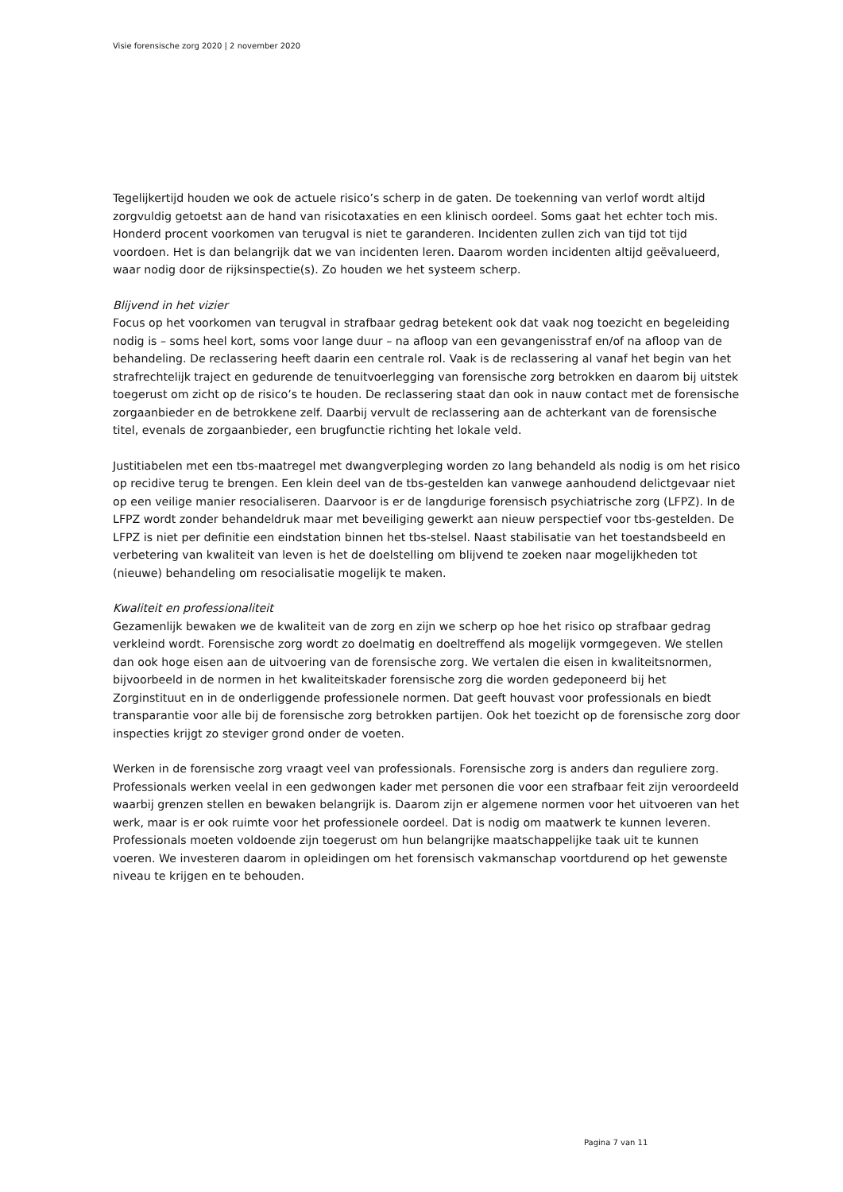Visie forensische zorg 2020 | 2 november 2020
Tegelijkertijd houden we ook de actuele risico’s scherp in de gaten. De toekenning van verlof wordt altijd zorgvuldig getoetst aan de hand van risicotaxaties en een klinisch oordeel. Soms gaat het echter toch mis. Honderd procent voorkomen van terugval is niet te garanderen. Incidenten zullen zich van tijd tot tijd voordoen. Het is dan belangrijk dat we van incidenten leren. Daarom worden incidenten altijd geëvalueerd, waar nodig door de rijksinspectie(s). Zo houden we het systeem scherp.
Blijvend in het vizier
Focus op het voorkomen van terugval in strafbaar gedrag betekent ook dat vaak nog toezicht en begeleiding nodig is – soms heel kort, soms voor lange duur – na afloop van een gevangenisstraf en/of na afloop van de behandeling. De reclassering heeft daarin een centrale rol. Vaak is de reclassering al vanaf het begin van het strafrechtelijk traject en gedurende de tenuitvoerlegging van forensische zorg betrokken en daarom bij uitstek toegerust om zicht op de risico’s te houden. De reclassering staat dan ook in nauw contact met de forensische zorgaanbieder en de betrokkene zelf. Daarbij vervult de reclassering aan de achterkant van de forensische titel, evenals de zorgaanbieder, een brugfunctie richting het lokale veld.
Justitiabelen met een tbs-maatregel met dwangverpleging worden zo lang behandeld als nodig is om het risico op recidive terug te brengen. Een klein deel van de tbs-gestelden kan vanwege aanhoudend delictgevaar niet op een veilige manier resocialiseren. Daarvoor is er de langdurige forensisch psychiatrische zorg (LFPZ). In de LFPZ wordt zonder behandeldruk maar met beveiliging gewerkt aan nieuw perspectief voor tbs-gestelden. De LFPZ is niet per definitie een eindstation binnen het tbs-stelsel. Naast stabilisatie van het toestandsbeeld en verbetering van kwaliteit van leven is het de doelstelling om blijvend te zoeken naar mogelijkheden tot (nieuwe) behandeling om resocialisatie mogelijk te maken.
Kwaliteit en professionaliteit
Gezamenlijk bewaken we de kwaliteit van de zorg en zijn we scherp op hoe het risico op strafbaar gedrag verkleind wordt. Forensische zorg wordt zo doelmatig en doeltreffend als mogelijk vormgegeven. We stellen dan ook hoge eisen aan de uitvoering van de forensische zorg. We vertalen die eisen in kwaliteitsnormen, bijvoorbeeld in de normen in het kwaliteitskader forensische zorg die worden gedeponeerd bij het Zorginstituut en in de onderliggende professionele normen. Dat geeft houvast voor professionals en biedt transparantie voor alle bij de forensische zorg betrokken partijen. Ook het toezicht op de forensische zorg door inspecties krijgt zo steviger grond onder de voeten.
Werken in de forensische zorg vraagt veel van professionals. Forensische zorg is anders dan reguliere zorg. Professionals werken veelal in een gedwongen kader met personen die voor een strafbaar feit zijn veroordeeld waarbij grenzen stellen en bewaken belangrijk is. Daarom zijn er algemene normen voor het uitvoeren van het werk, maar is er ook ruimte voor het professionele oordeel. Dat is nodig om maatwerk te kunnen leveren. Professionals moeten voldoende zijn toegerust om hun belangrijke maatschappelijke taak uit te kunnen voeren. We investeren daarom in opleidingen om het forensisch vakmanschap voortdurend op het gewenste niveau te krijgen en te behouden.
Pagina 7 van 11